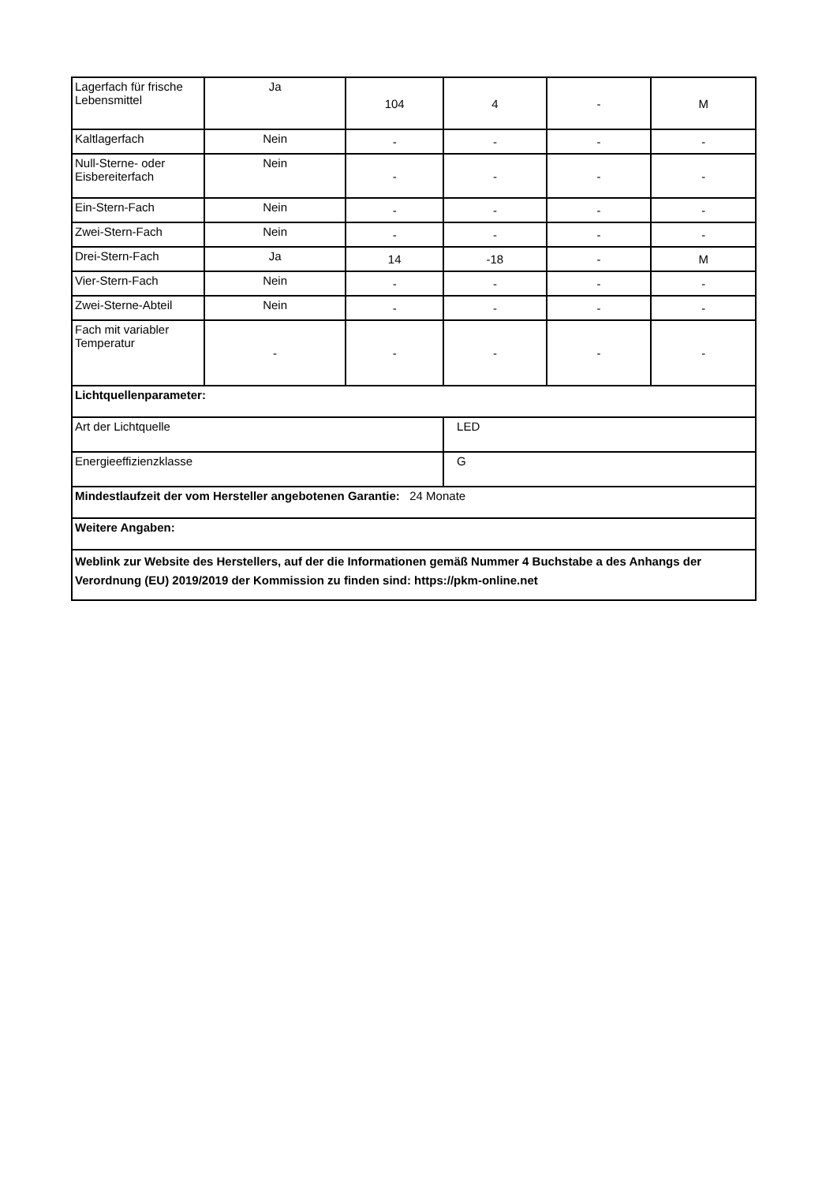| Lagerfach für frische Lebensmittel | Ja | 104 | 4 | - | M |
| Kaltlagerfach | Nein | - | - | - | - |
| Null-Sterne- oder Eisbereiterfach | Nein | - | - | - | - |
| Ein-Stern-Fach | Nein | - | - | - | - |
| Zwei-Stern-Fach | Nein | - | - | - | - |
| Drei-Stern-Fach | Ja | 14 | -18 | - | M |
| Vier-Stern-Fach | Nein | - | - | - | - |
| Zwei-Sterne-Abteil | Nein | - | - | - | - |
| Fach mit variabler Temperatur | - | - | - | - | - |
| Lichtquellenparameter: | | | | | |
| Art der Lichtquelle | | | LED | | |
| Energieeffizienzklasse | | | G | | |
| Mindestlaufzeit der vom Hersteller angebotenen Garantie: 24 Monate | | | | | |
| Weitere Angaben: | | | | | |
| Weblink zur Website des Herstellers, auf der die Informationen gemäß Nummer 4 Buchstabe a des Anhangs der Verordnung (EU) 2019/2019 der Kommission zu finden sind: https://pkm-online.net | | | | | |